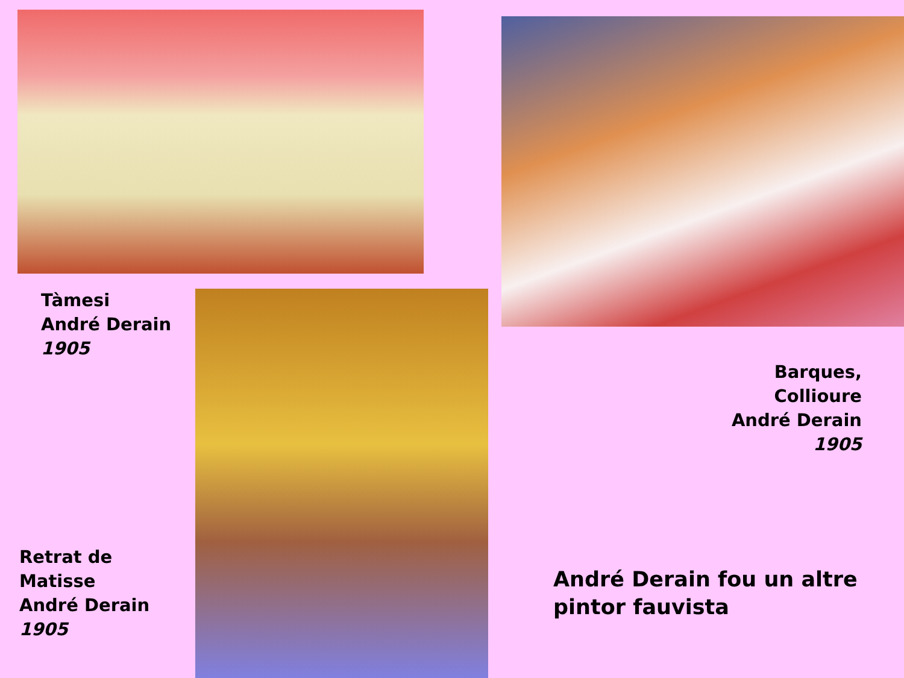Tàmesi
André Derain
1905
Barques, Collioure
André Derain
1905
Retrat de
Matisse
André Derain
1905
André Derain fou un altre
pintor fauvista